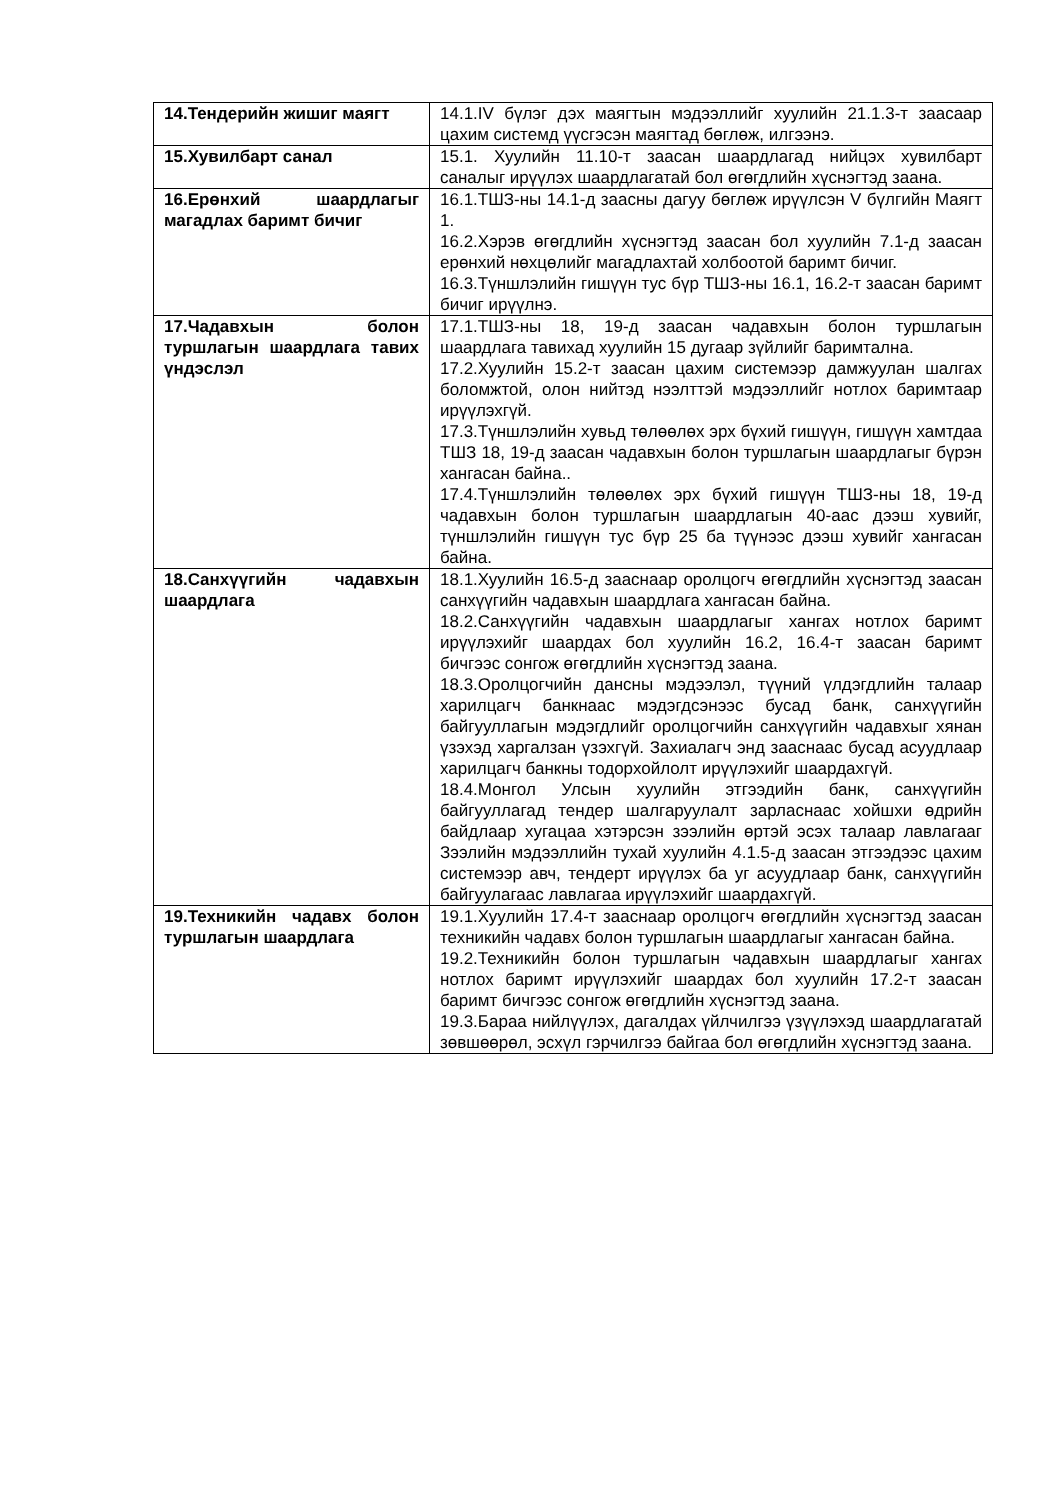| 14.Тендерийн жишиг маягт | 14.1.IV бүлэг дэх маягтын мэдээллийг хуулийн 21.1.3-т заасаар цахим системд үүсгэсэн маягтад бөглөж, илгээнэ. |
| 15.Хувилбарт санал | 15.1. Хуулийн 11.10-т заасан шаардлагад нийцэх хувилбарт саналыг ирүүлэх шаардлагатай бол өгөгдлийн хүснэгтэд заана. |
| 16.Ерөнхий шаардлагыг магадлах баримт бичиг | 16.1.ТШЗ-ны 14.1-д заасны дагуу бөглөж ирүүлсэн V бүлгийн Маягт 1. 16.2.Хэрэв өгөгдлийн хүснэгтэд заасан бол хуулийн 7.1-д заасан ерөнхий нөхцөлийг магадлахтай холбоотой баримт бичиг. 16.3.Түншлэлийн гишүүн тус бүр ТШЗ-ны 16.1, 16.2-т заасан баримт бичиг ирүүлнэ. |
| 17.Чадавхын болон туршлагын шаардлага тавих үндэслэл | 17.1.ТШЗ-ны 18, 19-д заасан чадавхын болон туршлагын шаардлага тавихад хуулийн 15 дугаар зүйлийг баримтална. 17.2.Хуулийн 15.2-т заасан цахим системээр дамжуулан шалгах боломжтой, олон нийтэд нээлттэй мэдээллийг нотлох баримтаар ирүүлэхгүй. 17.3.Түншлэлийн хувьд төлөөлөх эрх бүхий гишүүн, гишүүн хамтдаа ТШЗ 18, 19-д заасан чадавхын болон туршлагын шаардлагыг бүрэн хангасан байна.. 17.4.Түншлэлийн төлөөлөх эрх бүхий гишүүн ТШЗ-ны 18, 19-д чадавхын болон туршлагын шаардлагын 40-аас дээш хувийг, түншлэлийн гишүүн тус бүр 25 ба түүнээс дээш хувийг хангасан байна. |
| 18.Санхүүгийн чадавхын шаардлага | 18.1.Хуулийн 16.5-д зааснаар оролцогч өгөгдлийн хүснэгтэд заасан санхүүгийн чадавхын шаардлага хангасан байна. 18.2.Санхүүгийн чадавхын шаардлагыг хангах нотлох баримт ирүүлэхийг шаардах бол хуулийн 16.2, 16.4-т заасан баримт бичгээс сонгож өгөгдлийн хүснэгтэд заана. 18.3.Оролцогчийн дансны мэдээлэл, түүний үлдэгдлийн талаар харилцагч банкнаас мэдэгдсэнээс бусад банк, санхүүгийн байгууллагын мэдэгдлийг оролцогчийн санхүүгийн чадавхыг хянан үзэхэд харгалзан үзэхгүй. Захиалагч энд зааснаас бусад асуудлаар харилцагч банкны тодорхойлолт ирүүлэхийг шаардахгүй. 18.4.Монгол Улсын хуулийн этгээдийн банк, санхүүгийн байгууллагад тендер шалгаруулалт зарласнаас хойшхи өдрийн байдлаар хугацаа хэтэрсэн зээлийн өртэй эсэх талаар лавлагааг Зээлийн мэдээллийн тухай хуулийн 4.1.5-д заасан этгээдээс цахим системээр авч, тендерт ирүүлэх ба уг асуудлаар банк, санхүүгийн байгуулагаас лавлагаа ирүүлэхийг шаардахгүй. |
| 19.Техникийн чадавх болон туршлагын шаардлага | 19.1.Хуулийн 17.4-т зааснаар оролцогч өгөгдлийн хүснэгтэд заасан техникийн чадавх болон туршлагын шаардлагыг хангасан байна. 19.2.Техникийн болон туршлагын чадавхын шаардлагыг хангах нотлох баримт ирүүлэхийг шаардах бол хуулийн 17.2-т заасан баримт бичгээс сонгож өгөгдлийн хүснэгтэд заана. 19.3.Бараа нийлүүлэх, дагалдах үйлчилгээ үзүүлэхэд шаардлагатай зөвшөөрөл, эсхүл гэрчилгээ байгаа бол өгөгдлийн хүснэгтэд заана. |